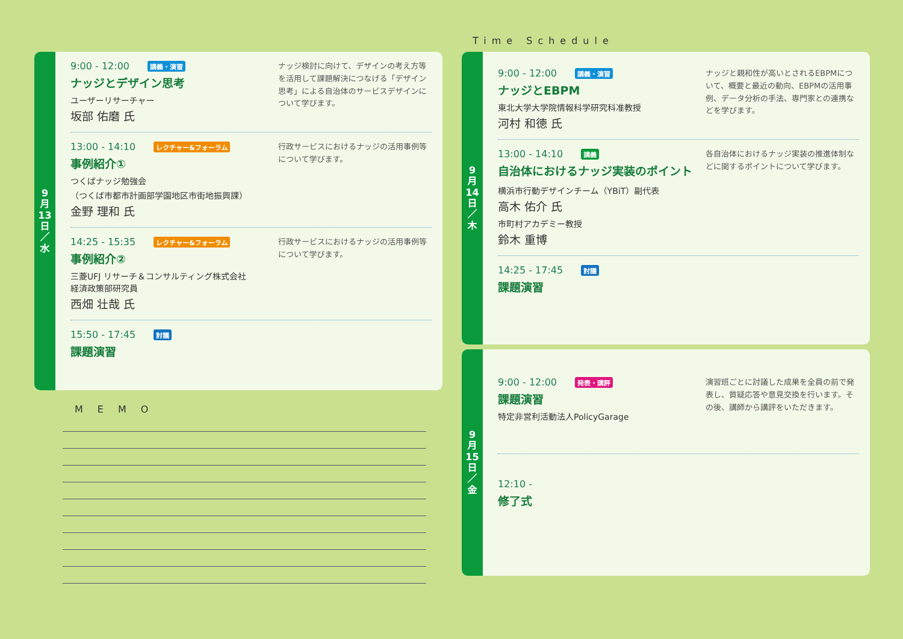Time Schedule
9
月
13
日
／
水
9:00 - 12:00 講義・演習
ナッジとデザイン思考
ユーザーリサーチャー
坂部 佑磨 氏
ナッジ検討に向けて、デザインの考え方等を活用して課題解決につなげる「デザイン思考」による自治体のサービスデザインについて学びます。
13:00 - 14:10 レクチャー&フォーラム
事例紹介①
つくばナッジ勉強会
（つくば市都市計画部学園地区市街地振興課）
金野 理和 氏
行政サービスにおけるナッジの活用事例等について学びます。
14:25 - 15:35 レクチャー&フォーラム
事例紹介②
三菱UFJ リサーチ＆コンサルティング株式会社
経済政策部研究員
西畑 壮哉 氏
行政サービスにおけるナッジの活用事例等について学びます。
15:50 - 17:45 討議
課題演習
MEMO
9
月
14
日
／
木
9:00 - 12:00 講義・演習
ナッジとEBPM
東北大学大学院情報科学研究科准教授
河村 和徳 氏
ナッジと親和性が高いとされるEBPMについて、概要と最近の動向、EBPMの活用事例、データ分析の手法、専門家との連携などを学びます。
13:00 - 14:10 講義
自治体におけるナッジ実装のポイント
横浜市行動デザインチーム（YBiT）副代表
高木 佑介 氏
市町村アカデミー教授
鈴木 重博
各自治体におけるナッジ実装の推進体制などに関するポイントについて学びます。
14:25 - 17:45 討議
課題演習
9
月
15
日
／
金
9:00 - 12:00 発表・講評
課題演習
特定非営利活動法人PolicyGarage
演習班ごとに討議した成果を全員の前で発表し、質疑応答や意見交換を行います。その後、講師から講評をいただきます。
12:10 -
修了式